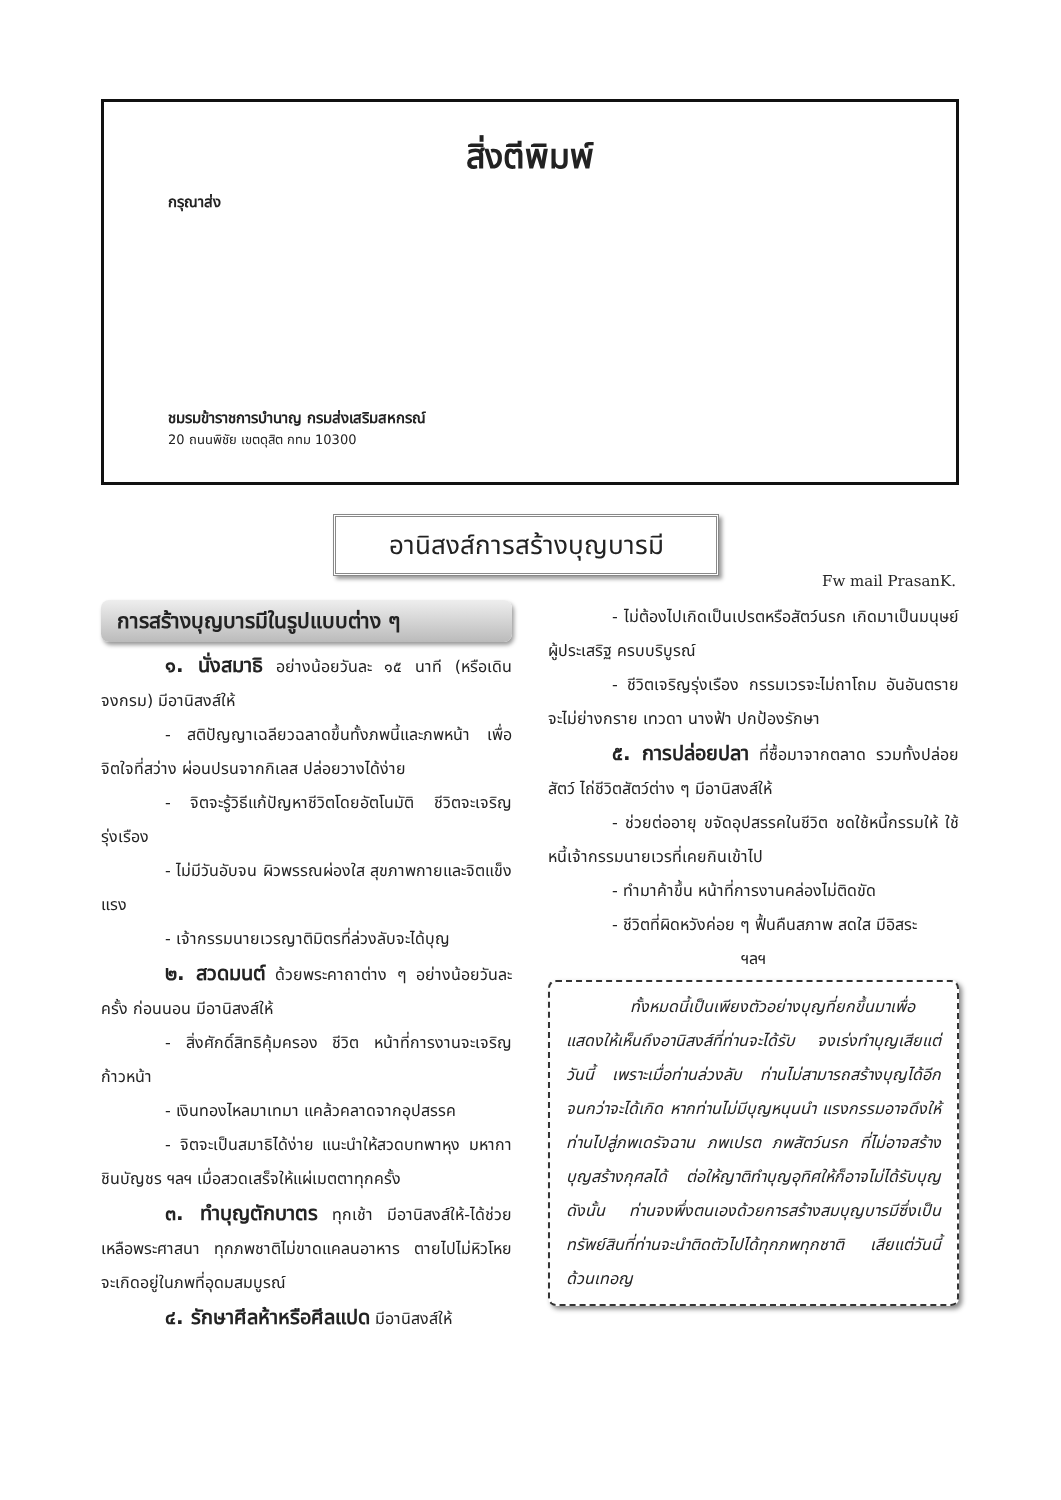สิ่งตีพิมพ์
กรุณาส่ง
ชมรมข้าราชการบำนาญ กรมส่งเสริมสหกรณ์
20 ถนนพิชัย เขตดุสิต กทม 10300
อานิสงส์การสร้างบุญบารมี
Fw mail PrasanK.
การสร้างบุญบารมีในรูปแบบต่าง ๆ
๑. นั่งสมาธิ อย่างน้อยวันละ ๑๕ นาที (หรือเดินจงกรม) มีอานิสงส์ให้
- สติปัญญาเฉลียวฉลาดขึ้นทั้งภพนี้และภพหน้า เพื่อจิตใจที่สว่าง ผ่อนปรนจากกิเลส ปล่อยวางได้ง่าย
- จิตจะรู้วิธีแก้ปัญหาชีวิตโดยอัตโนมัติ ชีวิตจะเจริญรุ่งเรือง
- ไม่มีวันอับจน ผิวพรรณผ่องใส สุขภาพกายและจิตแข็งแรง
- เจ้ากรรมนายเวรญาติมิตรที่ล่วงลับจะได้บุญ
๒. สวดมนต์ ด้วยพระคาถาต่าง ๆ อย่างน้อยวันละครั้ง ก่อนนอน มีอานิสงส์ให้
- สิ่งศักดิ์สิทธิคุ้มครอง ชีวิต หน้าที่การงานจะเจริญก้าวหน้า
- เงินทองไหลมาเทมา แคล้วคลาดจากอุปสรรค
- จิตจะเป็นสมาธิได้ง่าย แนะนำให้สวดบทพาหุง มหากา ชินบัญชร ฯลฯ เมื่อสวดเสร็จให้แผ่เมตตาทุกครั้ง
๓. ทำบุญตักบาตร ทุกเช้า มีอานิสงส์ให้-ได้ช่วยเหลือพระศาสนา ทุกภพชาติไม่ขาดแคลนอาหาร ตายไปไม่หิวโหย จะเกิดอยู่ในภพที่อุดมสมบูรณ์
๔. รักษาศีลห้าหรือศีลแปด มีอานิสงส์ให้
- ไม่ต้องไปเกิดเป็นเปรตหรือสัตว์นรก เกิดมาเป็นมนุษย์ผู้ประเสริฐ ครบบริบูรณ์
- ชีวิตเจริญรุ่งเรือง กรรมเวรจะไม่ถาโถม อันอันตรายจะไม่ย่างกราย เทวดา นางฟ้า ปกป้องรักษา
๕. การปล่อยปลา ที่ซื้อมาจากตลาด รวมทั้งปล่อยสัตว์ ไถ่ชีวิตสัตว์ต่าง ๆ มีอานิสงส์ให้
- ช่วยต่ออายุ ขจัดอุปสรรคในชีวิต ชดใช้หนี้กรรมให้ ใช้หนี้เจ้ากรรมนายเวรที่เคยกินเข้าไป
- ทำมาค้าขึ้น หน้าที่การงานคล่องไม่ติดขัด
- ชีวิตที่ผิดหวังค่อย ๆ ฟื้นคืนสภาพ สดใส มีอิสระ
ฯลฯ
ทั้งหมดนี้เป็นเพียงตัวอย่างบุญที่ยกขึ้นมาเพื่อแสดงให้เห็นถึงอานิสงส์ที่ท่านจะได้รับ จงเร่งทำบุญเสียแต่วันนี้ เพราะเมื่อท่านล่วงลับ ท่านไม่สามารถสร้างบุญได้อีกจนกว่าจะได้เกิด หากท่านไม่มีบุญหนุนนำ แรงกรรมอาจดึงให้ท่านไปสู่ภพเดรัจฉาน ภพเปรต ภพสัตว์นรก ที่ไม่อาจสร้างบุญสร้างกุศลได้ ต่อให้ญาติทำบุญอุทิศให้ก็อาจไม่ได้รับบุญ ดังนั้น ท่านจงพึ่งตนเองด้วยการสร้างสมบุญบารมีซึ่งเป็นทรัพย์สินที่ท่านจะนำติดตัวไปได้ทุกภพทุกชาติ เสียแต่วันนี้ด้วนเทอญ